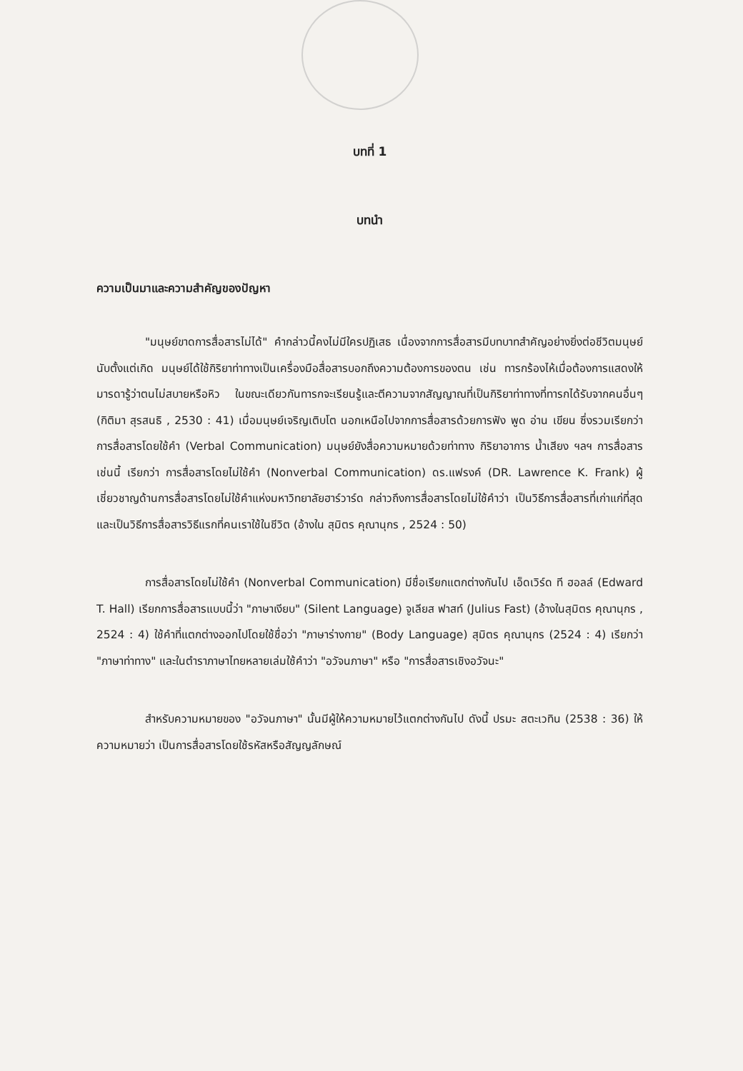บทที่ 1
บทนำ
ความเป็นมาและความสำคัญของปัญหา
"มนุษย์ขาดการสื่อสารไม่ได้" คำกล่าวนี้คงไม่มีใครปฏิเสธ เนื่องจากการสื่อสารมีบทบาทสำคัญอย่างยิ่งต่อชีวิตมนุษย์ นับตั้งแต่เกิด มนุษย์ได้ใช้กิริยาท่าทางเป็นเครื่องมือสื่อสารบอกถึงความต้องการของตน เช่น ทารกร้องไห้เมื่อต้องการแสดงให้มารดารู้ว่าตนไม่สบายหรือหิว ในขณะเดียวกันทารกจะเรียนรู้และตีความจากสัญญาณที่เป็นกิริยาท่าทางที่ทารกได้รับจากคนอื่นๆ (กิติมา สุรสนธิ , 2530 : 41) เมื่อมนุษย์เจริญเติบโต นอกเหนือไปจากการสื่อสารด้วยการฟัง พูด อ่าน เขียน ซึ่งรวมเรียกว่า การสื่อสารโดยใช้คำ (Verbal Communication) มนุษย์ยังสื่อความหมายด้วยท่าทาง กิริยาอาการ น้ำเสียง ฯลฯ การสื่อสารเช่นนี้ เรียกว่า การสื่อสารโดยไม่ใช้คำ (Nonverbal Communication) ดร.แฟรงค์ (DR. Lawrence K. Frank) ผู้เชี่ยวชาญด้านการสื่อสารโดยไม่ใช้คำแห่งมหาวิทยาลัยฮาร์วาร์ด กล่าวถึงการสื่อสารโดยไม่ใช้คำว่า เป็นวิธีการสื่อสารที่เก่าแก่ที่สุด และเป็นวิธีการสื่อสารวิธีแรกที่คนเราใช้ในชีวิต (อ้างใน สุมิตร คุณานุกร , 2524 : 50)
การสื่อสารโดยไม่ใช้คำ (Nonverbal Communication) มีชื่อเรียกแตกต่างกันไป เอ็ดเวิร์ด ที ฮอลล์ (Edward T. Hall) เรียกการสื่อสารแบบนี้ว่า "ภาษาเงียบ" (Silent Language) จูเลียส ฟาสท์ (Julius Fast) (อ้างในสุมิตร คุณานุกร , 2524 : 4) ใช้คำที่แตกต่างออกไปโดยใช้ชื่อว่า "ภาษาร่างกาย" (Body Language) สุมิตร คุณานุกร (2524 : 4) เรียกว่า "ภาษาท่าทาง" และในตำราภาษาไทยหลายเล่มใช้คำว่า "อวัจนภาษา" หรือ "การสื่อสารเชิงอวัจนะ"
สำหรับความหมายของ "อวัจนภาษา" นั้นมีผู้ให้ความหมายไว้แตกต่างกันไป ดังนี้ ปรมะ สตะเวทิน (2538 : 36) ให้ความหมายว่า เป็นการสื่อสารโดยใช้รหัสหรือสัญญลักษณ์